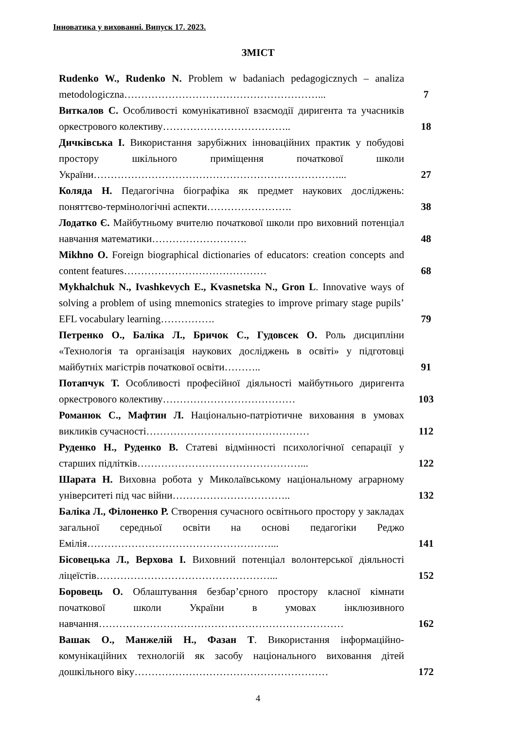Інноватика у вихованні. Випуск 17. 2023.
ЗМІСТ
| Rudenko W., Rudenko N. Problem w badaniach pedagogicznych – analiza metodologiczna…………………………………………………... | 7 |
| Виткалов С. Особливості комунікативної взаємодії диригента та учасників оркестрового колективу……………………………….. | 18 |
| Дичківська І. Використання зарубіжних інноваційних практик у побудові простору шкільного приміщення початкової школи України………………………………………………………………... | 27 |
| Коляда Н. Педагогічна біографіка як предмет наукових досліджень: поняттєво-термінологічні аспекти……………………. | 38 |
| Лодатко Є. Майбутньому вчителю початкової школи про виховний потенціал навчання математики………………………. | 48 |
| Mikhno O. Foreign biographical dictionaries of educators: creation concepts and content features…………………………………… | 68 |
| Mykhalchuk N., Ivashkevych E., Kvasnetska N., Gron L . Innovative ways of solving a problem of using mnemonics strategies to improve primary stage pupils’ EFL vocabulary learning……………. | 79 |
| Петренко О., Баліка Л., Бричок С., Гудовсек О. Роль дисципліни «Технологія та організація наукових досліджень в освіті» у підготовці майбутніх магістрів початкової освіти……….. | 91 |
| Потапчук Т. Особливості професійної діяльності майбутнього диригента оркестрового колективу………………………………… | 103 |
| Романюк С., Мафтин Л. Національно-патріотичне виховання в умовах викликів сучасності………………………………………… | 112 |
| Руденко Н., Руденко В. Статеві відмінності психологічної сепарації у старших підлітків…………………………………………... | 122 |
| Шарата Н. Виховна робота у Миколаївському національному аграрному університеті під час війни…………………………….. | 132 |
| Баліка Л., Філоненко Р. Створення сучасного освітнього простору у закладах загальної середньої освіти на основі педагогіки Реджо Емілія………………………………………………... | 141 |
| Бісовецька Л., Верхова І. Виховний потенціал волонтерської діяльності ліцеїстів……………………………………………... | 152 |
| Боровець О. Облаштування безбар’єрного простору класної кімнати початкової школи України в умовах інклюзивного навчання……………………………………………………………… | 162 |
| Вашак О., Манжелій Н., Фазан Т . Використання інформаційно-комунікаційних технологій як засобу національного виховання дітей дошкільного віку………………………………………………… | 172 |
4